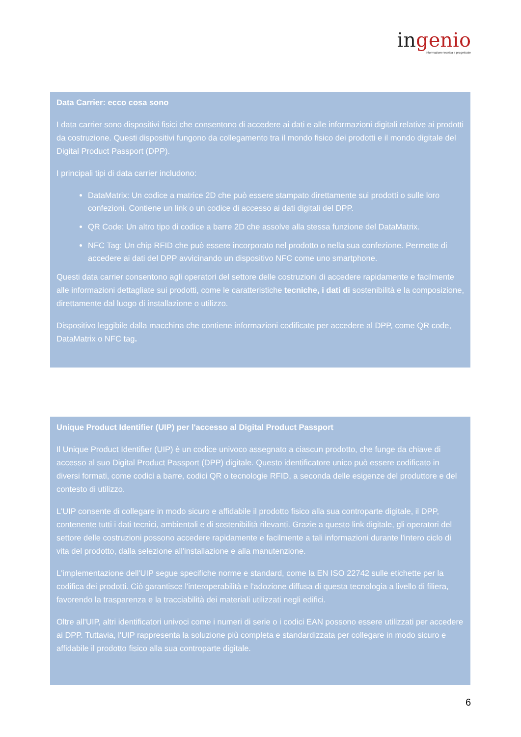ingenio
informazione tecnica e progettuale
Data Carrier: ecco cosa sono
I data carrier sono dispositivi fisici che consentono di accedere ai dati e alle informazioni digitali relative ai prodotti da costruzione. Questi dispositivi fungono da collegamento tra il mondo fisico dei prodotti e il mondo digitale del Digital Product Passport (DPP).
I principali tipi di data carrier includono:
DataMatrix: Un codice a matrice 2D che può essere stampato direttamente sui prodotti o sulle loro confezioni. Contiene un link o un codice di accesso ai dati digitali del DPP.
QR Code: Un altro tipo di codice a barre 2D che assolve alla stessa funzione del DataMatrix.
NFC Tag: Un chip RFID che può essere incorporato nel prodotto o nella sua confezione. Permette di accedere ai dati del DPP avvicinando un dispositivo NFC come uno smartphone.
Questi data carrier consentono agli operatori del settore delle costruzioni di accedere rapidamente e facilmente alle informazioni dettagliate sui prodotti, come le caratteristiche tecniche, i dati di sostenibilità e la composizione, direttamente dal luogo di installazione o utilizzo.
Dispositivo leggibile dalla macchina che contiene informazioni codificate per accedere al DPP, come QR code, DataMatrix o NFC tag.
Unique Product Identifier (UIP) per l'accesso al Digital Product Passport
Il Unique Product Identifier (UIP) è un codice univoco assegnato a ciascun prodotto, che funge da chiave di accesso al suo Digital Product Passport (DPP) digitale. Questo identificatore unico può essere codificato in diversi formati, come codici a barre, codici QR o tecnologie RFID, a seconda delle esigenze del produttore e del contesto di utilizzo.
L'UIP consente di collegare in modo sicuro e affidabile il prodotto fisico alla sua controparte digitale, il DPP, contenente tutti i dati tecnici, ambientali e di sostenibilità rilevanti. Grazie a questo link digitale, gli operatori del settore delle costruzioni possono accedere rapidamente e facilmente a tali informazioni durante l'intero ciclo di vita del prodotto, dalla selezione all'installazione e alla manutenzione.
L'implementazione dell'UIP segue specifiche norme e standard, come la EN ISO 22742 sulle etichette per la codifica dei prodotti. Ciò garantisce l'interoperabilità e l'adozione diffusa di questa tecnologia a livello di filiera, favorendo la trasparenza e la tracciabilità dei materiali utilizzati negli edifici.
Oltre all'UIP, altri identificatori univoci come i numeri di serie o i codici EAN possono essere utilizzati per accedere ai DPP. Tuttavia, l'UIP rappresenta la soluzione più completa e standardizzata per collegare in modo sicuro e affidabile il prodotto fisico alla sua controparte digitale.
6